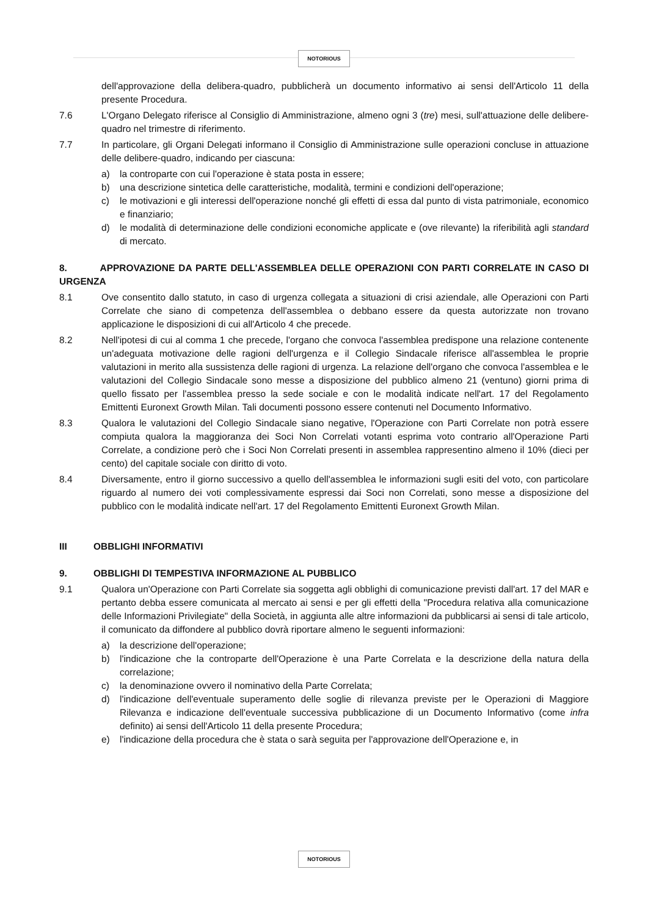NOTORIOUS
dell'approvazione della delibera-quadro, pubblicherà un documento informativo ai sensi dell'Articolo 11 della presente Procedura.
7.6 L'Organo Delegato riferisce al Consiglio di Amministrazione, almeno ogni 3 (tre) mesi, sull'attuazione delle delibere-quadro nel trimestre di riferimento.
7.7 In particolare, gli Organi Delegati informano il Consiglio di Amministrazione sulle operazioni concluse in attuazione delle delibere-quadro, indicando per ciascuna:
a) la controparte con cui l'operazione è stata posta in essere;
b) una descrizione sintetica delle caratteristiche, modalità, termini e condizioni dell'operazione;
c) le motivazioni e gli interessi dell'operazione nonché gli effetti di essa dal punto di vista patrimoniale, economico e finanziario;
d) le modalità di determinazione delle condizioni economiche applicate e (ove rilevante) la riferibilità agli standard di mercato.
8. APPROVAZIONE DA PARTE DELL'ASSEMBLEA DELLE OPERAZIONI CON PARTI CORRELATE IN CASO DI URGENZA
8.1 Ove consentito dallo statuto, in caso di urgenza collegata a situazioni di crisi aziendale, alle Operazioni con Parti Correlate che siano di competenza dell'assemblea o debbano essere da questa autorizzate non trovano applicazione le disposizioni di cui all'Articolo 4 che precede.
8.2 Nell'ipotesi di cui al comma 1 che precede, l'organo che convoca l'assemblea predispone una relazione contenente un'adeguata motivazione delle ragioni dell'urgenza e il Collegio Sindacale riferisce all'assemblea le proprie valutazioni in merito alla sussistenza delle ragioni di urgenza. La relazione dell'organo che convoca l'assemblea e le valutazioni del Collegio Sindacale sono messe a disposizione del pubblico almeno 21 (ventuno) giorni prima di quello fissato per l'assemblea presso la sede sociale e con le modalità indicate nell'art. 17 del Regolamento Emittenti Euronext Growth Milan. Tali documenti possono essere contenuti nel Documento Informativo.
8.3 Qualora le valutazioni del Collegio Sindacale siano negative, l'Operazione con Parti Correlate non potrà essere compiuta qualora la maggioranza dei Soci Non Correlati votanti esprima voto contrario all'Operazione Parti Correlate, a condizione però che i Soci Non Correlati presenti in assemblea rappresentino almeno il 10% (dieci per cento) del capitale sociale con diritto di voto.
8.4 Diversamente, entro il giorno successivo a quello dell'assemblea le informazioni sugli esiti del voto, con particolare riguardo al numero dei voti complessivamente espressi dai Soci non Correlati, sono messe a disposizione del pubblico con le modalità indicate nell'art. 17 del Regolamento Emittenti Euronext Growth Milan.
III OBBLIGHI INFORMATIVI
9. OBBLIGHI DI TEMPESTIVA INFORMAZIONE AL PUBBLICO
9.1 Qualora un'Operazione con Parti Correlate sia soggetta agli obblighi di comunicazione previsti dall'art. 17 del MAR e pertanto debba essere comunicata al mercato ai sensi e per gli effetti della "Procedura relativa alla comunicazione delle Informazioni Privilegiate" della Società, in aggiunta alle altre informazioni da pubblicarsi ai sensi di tale articolo, il comunicato da diffondere al pubblico dovrà riportare almeno le seguenti informazioni:
a) la descrizione dell'operazione;
b) l'indicazione che la controparte dell'Operazione è una Parte Correlata e la descrizione della natura della correlazione;
c) la denominazione ovvero il nominativo della Parte Correlata;
d) l'indicazione dell'eventuale superamento delle soglie di rilevanza previste per le Operazioni di Maggiore Rilevanza e indicazione dell'eventuale successiva pubblicazione di un Documento Informativo (come infra definito) ai sensi dell'Articolo 11 della presente Procedura;
e) l'indicazione della procedura che è stata o sarà seguita per l'approvazione dell'Operazione e, in
NOTORIOUS